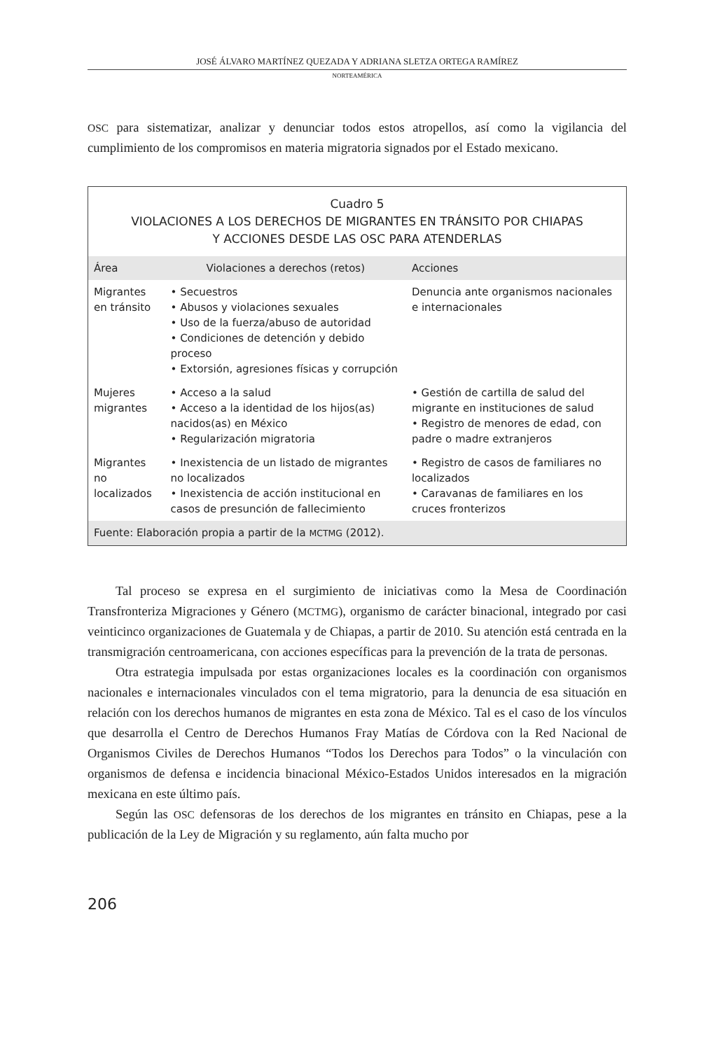JOSÉ ÁLVARO MARTÍNEZ QUEZADA Y ADRIANA SLETZA ORTEGA RAMÍREZ
NORTEAMÉRICA
OSC para sistematizar, analizar y denunciar todos estos atropellos, así como la vigilancia del cumplimiento de los compromisos en materia migratoria signados por el Estado mexicano.
| Cuadro 5 VIOLACIONES A LOS DERECHOS DE MIGRANTES EN TRÁNSITO POR CHIAPAS Y ACCIONES DESDE LAS OSC PARA ATENDERLAS | | |
| Área | Violaciones a derechos (retos) | Acciones |
| Migrantes en tránsito | • Secuestros • Abusos y violaciones sexuales • Uso de la fuerza/abuso de autoridad • Condiciones de detención y debido proceso • Extorsión, agresiones físicas y corrupción | Denuncia ante organismos nacionales e internacionales |
| Mujeres migrantes | • Acceso a la salud • Acceso a la identidad de los hijos(as) nacidos(as) en México • Regularización migratoria | • Gestión de cartilla de salud del migrante en instituciones de salud • Registro de menores de edad, con padre o madre extranjeros |
| Migrantes no localizados | • Inexistencia de un listado de migrantes no localizados • Inexistencia de acción institucional en casos de presunción de fallecimiento | • Registro de casos de familiares no localizados • Caravanas de familiares en los cruces fronterizos |
| Fuente: Elaboración propia a partir de la MCTMG (2012). | | |
Tal proceso se expresa en el surgimiento de iniciativas como la Mesa de Coordinación Transfronteriza Migraciones y Género (MCTMG), organismo de carácter binacional, integrado por casi veinticinco organizaciones de Guatemala y de Chiapas, a partir de 2010. Su atención está centrada en la transmigración centroamericana, con acciones específicas para la prevención de la trata de personas.
Otra estrategia impulsada por estas organizaciones locales es la coordinación con organismos nacionales e internacionales vinculados con el tema migratorio, para la denuncia de esa situación en relación con los derechos humanos de migrantes en esta zona de México. Tal es el caso de los vínculos que desarrolla el Centro de Derechos Humanos Fray Matías de Córdova con la Red Nacional de Organismos Civiles de Derechos Humanos “Todos los Derechos para Todos” o la vinculación con organismos de defensa e incidencia binacional México-Estados Unidos interesados en la migración mexicana en este último país.
Según las OSC defensoras de los derechos de los migrantes en tránsito en Chiapas, pese a la publicación de la Ley de Migración y su reglamento, aún falta mucho por
206